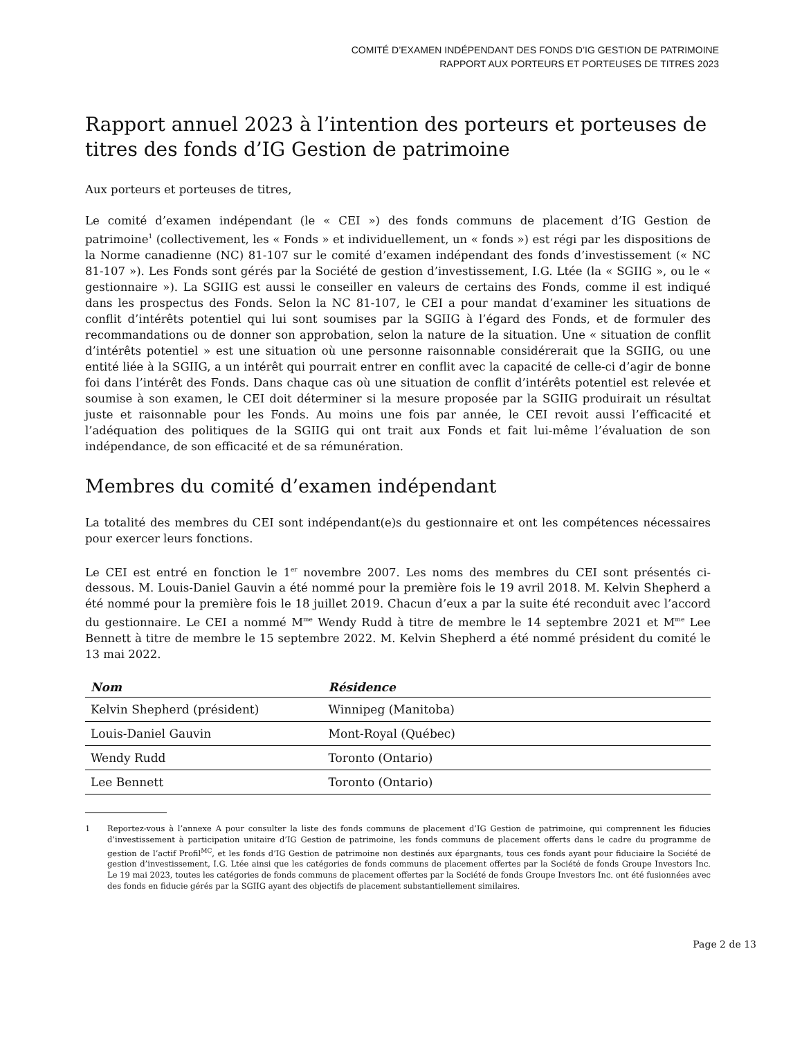COMITÉ D’EXAMEN INDÉPENDANT DES FONDS D’IG GESTION DE PATRIMOINE
RAPPORT AUX PORTEURS ET PORTEUSES DE TITRES 2023
Rapport annuel 2023 à l’intention des porteurs et porteuses de titres des fonds d’IG Gestion de patrimoine
Aux porteurs et porteuses de titres,
Le comité d’examen indépendant (le « CEI ») des fonds communs de placement d’IG Gestion de patrimoine<sup>1</sup> (collectivement, les « Fonds » et individuellement, un « fonds ») est régi par les dispositions de la Norme canadienne (NC) 81-107 sur le comité d’examen indépendant des fonds d’investissement (« NC 81-107 »). Les Fonds sont gérés par la Société de gestion d’investissement, I.G. Ltée (la « SGIIG », ou le « gestionnaire »). La SGIIG est aussi le conseiller en valeurs de certains des Fonds, comme il est indiqué dans les prospectus des Fonds. Selon la NC 81-107, le CEI a pour mandat d’examiner les situations de conflit d’intérêts potentiel qui lui sont soumises par la SGIIG à l’égard des Fonds, et de formuler des recommandations ou de donner son approbation, selon la nature de la situation. Une « situation de conflit d’intérêts potentiel » est une situation où une personne raisonnable considérerait que la SGIIG, ou une entité liée à la SGIIG, a un intérêt qui pourrait entrer en conflit avec la capacité de celle-ci d’agir de bonne foi dans l’intérêt des Fonds. Dans chaque cas où une situation de conflit d’intérêts potentiel est relevée et soumise à son examen, le CEI doit déterminer si la mesure proposée par la SGIIG produirait un résultat juste et raisonnable pour les Fonds. Au moins une fois par année, le CEI revoit aussi l’efficacité et l’adéquation des politiques de la SGIIG qui ont trait aux Fonds et fait lui-même l’évaluation de son indépendance, de son efficacité et de sa rémunération.
Membres du comité d’examen indépendant
La totalité des membres du CEI sont indépendant(e)s du gestionnaire et ont les compétences nécessaires pour exercer leurs fonctions.
Le CEI est entré en fonction le 1<sup>er</sup> novembre 2007. Les noms des membres du CEI sont présentés ci-dessous. M. Louis-Daniel Gauvin a été nommé pour la première fois le 19 avril 2018. M. Kelvin Shepherd a été nommé pour la première fois le 18 juillet 2019. Chacun d’eux a par la suite été reconduit avec l’accord du gestionnaire. Le CEI a nommé M<sup>me</sup> Wendy Rudd à titre de membre le 14 septembre 2021 et M<sup>me</sup> Lee Bennett à titre de membre le 15 septembre 2022. M. Kelvin Shepherd a été nommé président du comité le 13 mai 2022.
| Nom | Résidence |
| --- | --- |
| Kelvin Shepherd (président) | Winnipeg (Manitoba) |
| Louis-Daniel Gauvin | Mont-Royal (Québec) |
| Wendy Rudd | Toronto (Ontario) |
| Lee Bennett | Toronto (Ontario) |
1 Reportez-vous à l’annexe A pour consulter la liste des fonds communs de placement d’IG Gestion de patrimoine, qui comprennent les fiducies d’investissement à participation unitaire d’IG Gestion de patrimoine, les fonds communs de placement offerts dans le cadre du programme de gestion de l’actif Profil<sup>MC</sup>, et les fonds d’IG Gestion de patrimoine non destinés aux épargnants, tous ces fonds ayant pour fiduciaire la Société de gestion d’investissement, I.G. Ltée ainsi que les catégories de fonds communs de placement offertes par la Société de fonds Groupe Investors Inc. Le 19 mai 2023, toutes les catégories de fonds communs de placement offertes par la Société de fonds Groupe Investors Inc. ont été fusionnées avec des fonds en fiducie gérés par la SGIIG ayant des objectifs de placement substantiellement similaires.
Page 2 de 13